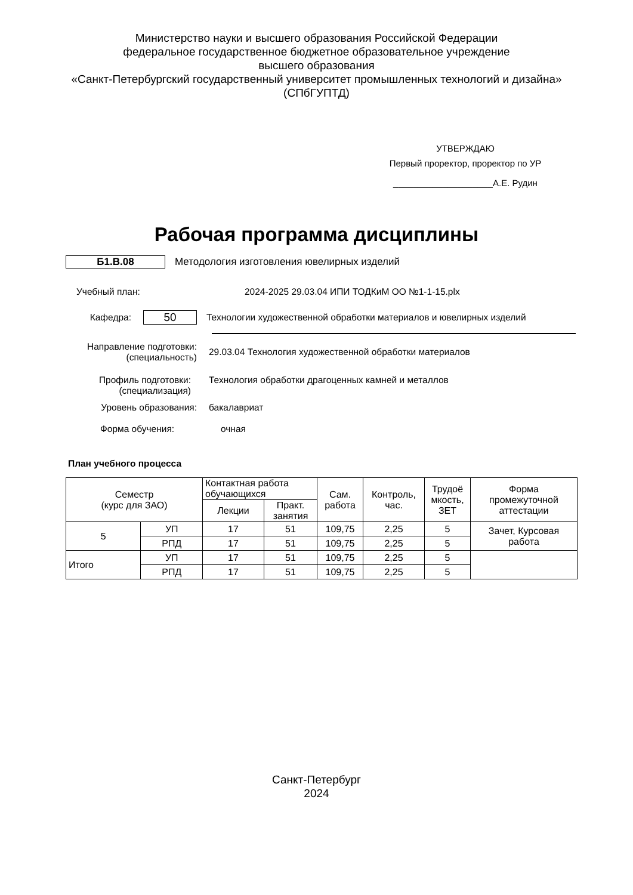Министерство науки и высшего образования Российской Федерации
федеральное государственное бюджетное образовательное учреждение
высшего образования
«Санкт-Петербургский государственный университет промышленных технологий и дизайна»
(СПбГУПТД)
УТВЕРЖДАЮ
Первый проректор, проректор по УР
____________________А.Е. Рудин
Рабочая программа дисциплины
Б1.В.08
Методология изготовления ювелирных изделий
Учебный план:
2024-2025 29.03.04 ИПИ ТОДКиМ ОО №1-1-15.plx
Кафедра:
50
Технологии художественной обработки материалов и ювелирных изделий
Направление подготовки:
(специальность)
29.03.04 Технология художественной обработки материалов
Профиль подготовки:
(специализация)
Технология обработки драгоценных камней и металлов
Уровень образования: бакалавриат
Форма обучения: очная
План учебного процесса
| Семестр (курс для ЗАО) | | Контактная работа обучающихся | | Сам. работа | Контроль, час. | Трудоё мкость, ЗЕТ | Форма промежуточной аттестации |
| --- | --- | --- | --- | --- | --- | --- | --- |
| | | Лекции | Практ. занятия | | | | |
| 5 | УП | 17 | 51 | 109,75 | 2,25 | 5 | Зачет, Курсовая работа |
| | РПД | 17 | 51 | 109,75 | 2,25 | 5 | |
| Итого | УП | 17 | 51 | 109,75 | 2,25 | 5 | |
| | РПД | 17 | 51 | 109,75 | 2,25 | 5 | |
Санкт-Петербург
2024